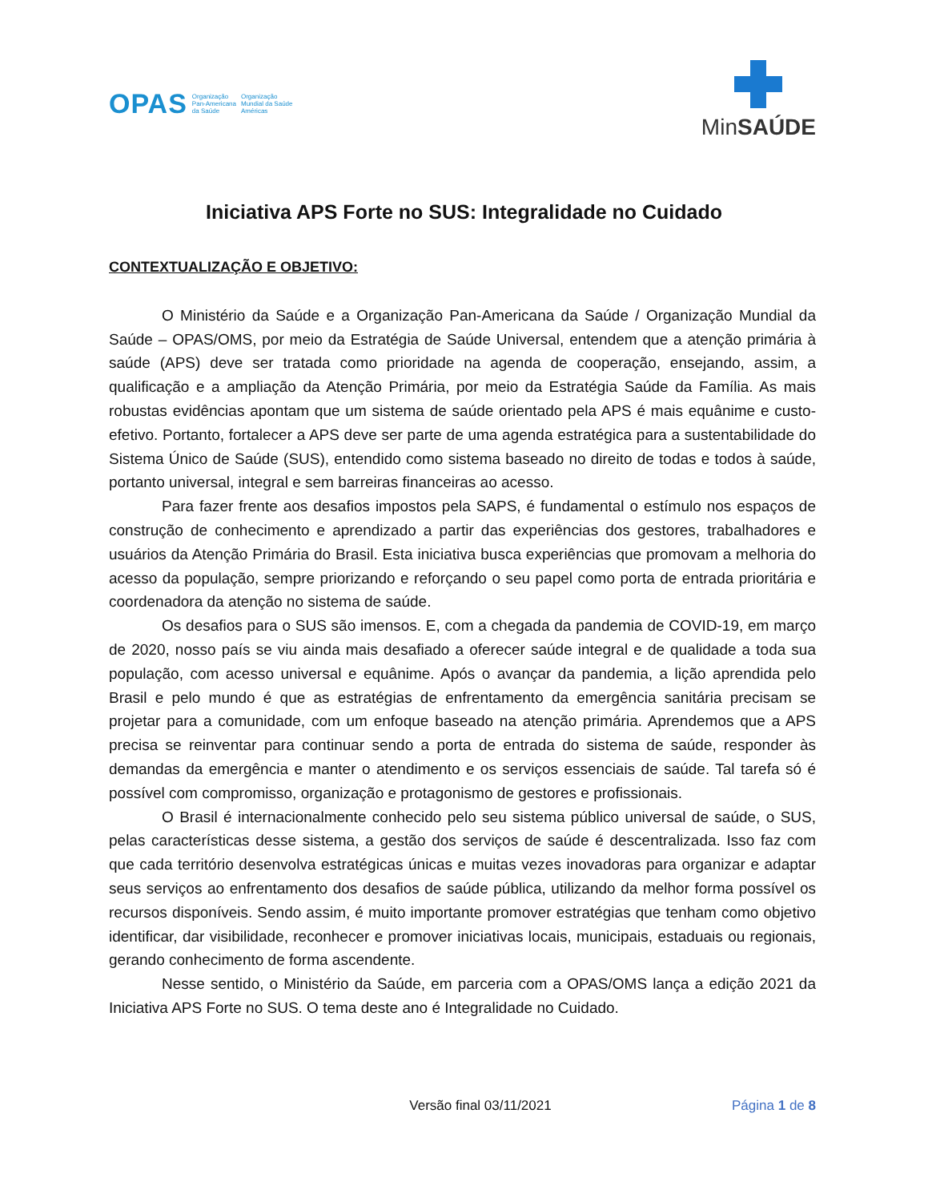OPAS Organização
Pan-Americana
da Saúde Organização
Mundial da Saúde
Américas
MinSAÚDE
Iniciativa APS Forte no SUS: Integralidade no Cuidado
CONTEXTUALIZAÇÃO E OBJETIVO:
O Ministério da Saúde e a Organização Pan-Americana da Saúde / Organização Mundial da Saúde – OPAS/OMS, por meio da Estratégia de Saúde Universal, entendem que a atenção primária à saúde (APS) deve ser tratada como prioridade na agenda de cooperação, ensejando, assim, a qualificação e a ampliação da Atenção Primária, por meio da Estratégia Saúde da Família. As mais robustas evidências apontam que um sistema de saúde orientado pela APS é mais equânime e custo-efetivo. Portanto, fortalecer a APS deve ser parte de uma agenda estratégica para a sustentabilidade do Sistema Único de Saúde (SUS), entendido como sistema baseado no direito de todas e todos à saúde, portanto universal, integral e sem barreiras financeiras ao acesso.
Para fazer frente aos desafios impostos pela SAPS, é fundamental o estímulo nos espaços de construção de conhecimento e aprendizado a partir das experiências dos gestores, trabalhadores e usuários da Atenção Primária do Brasil. Esta iniciativa busca experiências que promovam a melhoria do acesso da população, sempre priorizando e reforçando o seu papel como porta de entrada prioritária e coordenadora da atenção no sistema de saúde.
Os desafios para o SUS são imensos. E, com a chegada da pandemia de COVID-19, em março de 2020, nosso país se viu ainda mais desafiado a oferecer saúde integral e de qualidade a toda sua população, com acesso universal e equânime. Após o avançar da pandemia, a lição aprendida pelo Brasil e pelo mundo é que as estratégias de enfrentamento da emergência sanitária precisam se projetar para a comunidade, com um enfoque baseado na atenção primária. Aprendemos que a APS precisa se reinventar para continuar sendo a porta de entrada do sistema de saúde, responder às demandas da emergência e manter o atendimento e os serviços essenciais de saúde. Tal tarefa só é possível com compromisso, organização e protagonismo de gestores e profissionais.
O Brasil é internacionalmente conhecido pelo seu sistema público universal de saúde, o SUS, pelas características desse sistema, a gestão dos serviços de saúde é descentralizada. Isso faz com que cada território desenvolva estratégicas únicas e muitas vezes inovadoras para organizar e adaptar seus serviços ao enfrentamento dos desafios de saúde pública, utilizando da melhor forma possível os recursos disponíveis. Sendo assim, é muito importante promover estratégias que tenham como objetivo identificar, dar visibilidade, reconhecer e promover iniciativas locais, municipais, estaduais ou regionais, gerando conhecimento de forma ascendente.
Nesse sentido, o Ministério da Saúde, em parceria com a OPAS/OMS lança a edição 2021 da Iniciativa APS Forte no SUS. O tema deste ano é Integralidade no Cuidado.
Versão final 03/11/2021 Página 1 de 8